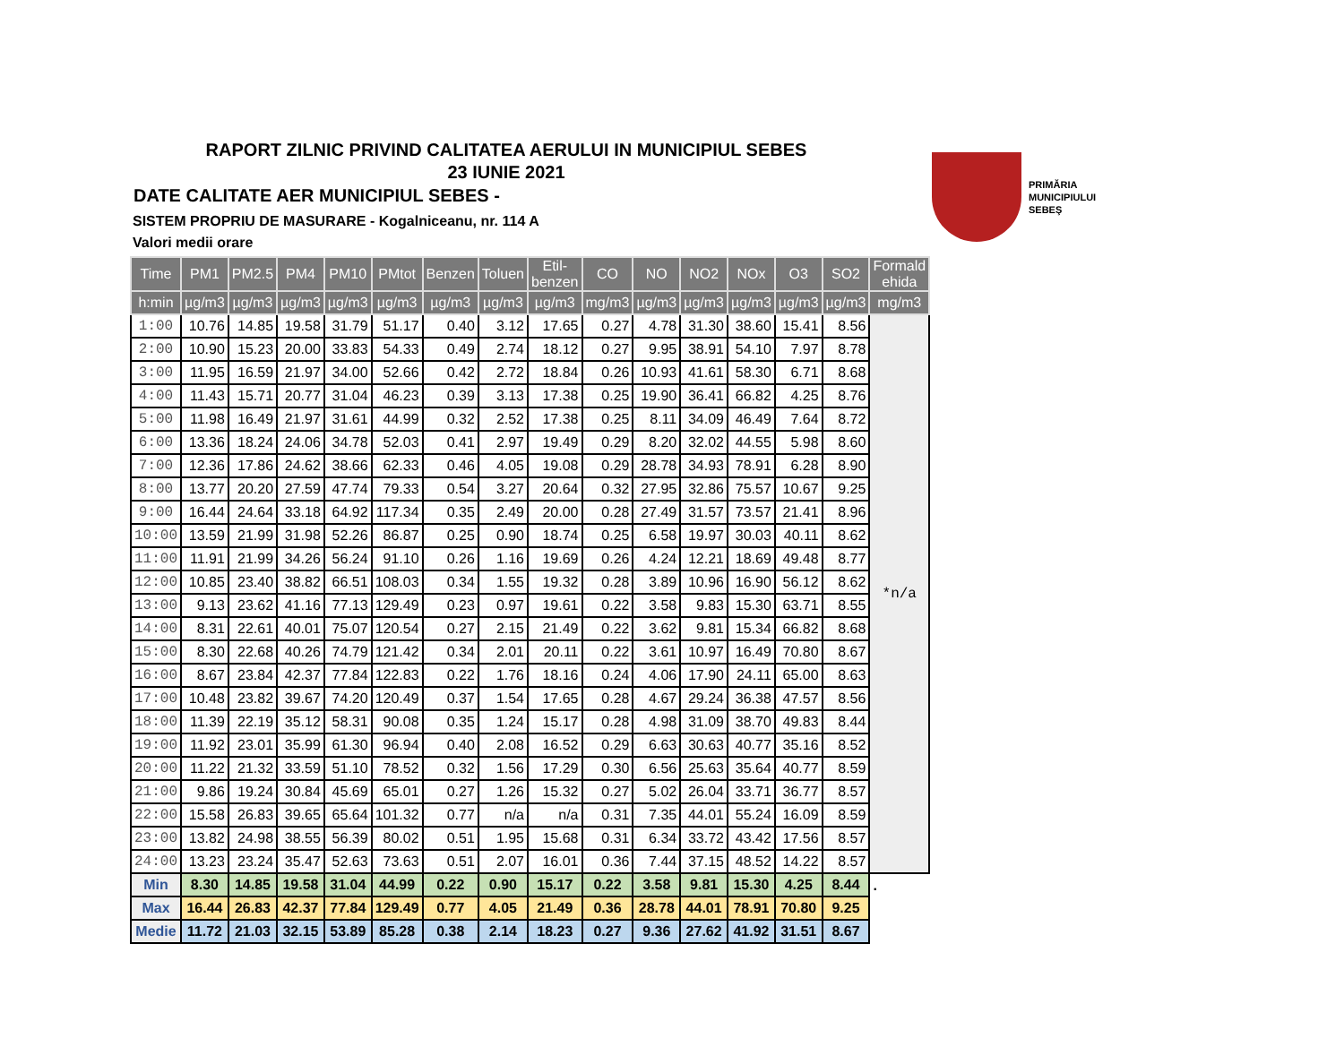RAPORT ZILNIC PRIVIND CALITATEA AERULUI IN MUNICIPIUL SEBES
23 IUNIE 2021
DATE CALITATE AER MUNICIPIUL SEBES -
SISTEM PROPRIU DE MASURARE - Kogalniceanu, nr. 114 A
Valori medii orare
PRIMĂRIA
MUNICIPIULUI
SEBEŞ
| Time | PM1 | PM2.5 | PM4 | PM10 | PMtot | Benzen | Toluen | Etil- benzen | CO | NO | NO2 | NOx | O3 | SO2 | Formald ehida |
| --- | --- | --- | --- | --- | --- | --- | --- | --- | --- | --- | --- | --- | --- | --- | --- |
| h:min | µg/m3 | µg/m3 | µg/m3 | µg/m3 | µg/m3 | µg/m3 | µg/m3 | µg/m3 | mg/m3 | µg/m3 | µg/m3 | µg/m3 | µg/m3 | µg/m3 | mg/m3 |
| 1:00 | 10.76 | 14.85 | 19.58 | 31.79 | 51.17 | 0.40 | 3.12 | 17.65 | 0.27 | 4.78 | 31.30 | 38.60 | 15.41 | 8.56 | *n/a |
| 2:00 | 10.90 | 15.23 | 20.00 | 33.83 | 54.33 | 0.49 | 2.74 | 18.12 | 0.27 | 9.95 | 38.91 | 54.10 | 7.97 | 8.78 | |
| 3:00 | 11.95 | 16.59 | 21.97 | 34.00 | 52.66 | 0.42 | 2.72 | 18.84 | 0.26 | 10.93 | 41.61 | 58.30 | 6.71 | 8.68 | |
| 4:00 | 11.43 | 15.71 | 20.77 | 31.04 | 46.23 | 0.39 | 3.13 | 17.38 | 0.25 | 19.90 | 36.41 | 66.82 | 4.25 | 8.76 | |
| 5:00 | 11.98 | 16.49 | 21.97 | 31.61 | 44.99 | 0.32 | 2.52 | 17.38 | 0.25 | 8.11 | 34.09 | 46.49 | 7.64 | 8.72 | |
| 6:00 | 13.36 | 18.24 | 24.06 | 34.78 | 52.03 | 0.41 | 2.97 | 19.49 | 0.29 | 8.20 | 32.02 | 44.55 | 5.98 | 8.60 | |
| 7:00 | 12.36 | 17.86 | 24.62 | 38.66 | 62.33 | 0.46 | 4.05 | 19.08 | 0.29 | 28.78 | 34.93 | 78.91 | 6.28 | 8.90 | |
| 8:00 | 13.77 | 20.20 | 27.59 | 47.74 | 79.33 | 0.54 | 3.27 | 20.64 | 0.32 | 27.95 | 32.86 | 75.57 | 10.67 | 9.25 | |
| 9:00 | 16.44 | 24.64 | 33.18 | 64.92 | 117.34 | 0.35 | 2.49 | 20.00 | 0.28 | 27.49 | 31.57 | 73.57 | 21.41 | 8.96 | |
| 10:00 | 13.59 | 21.99 | 31.98 | 52.26 | 86.87 | 0.25 | 0.90 | 18.74 | 0.25 | 6.58 | 19.97 | 30.03 | 40.11 | 8.62 | |
| 11:00 | 11.91 | 21.99 | 34.26 | 56.24 | 91.10 | 0.26 | 1.16 | 19.69 | 0.26 | 4.24 | 12.21 | 18.69 | 49.48 | 8.77 | |
| 12:00 | 10.85 | 23.40 | 38.82 | 66.51 | 108.03 | 0.34 | 1.55 | 19.32 | 0.28 | 3.89 | 10.96 | 16.90 | 56.12 | 8.62 | |
| 13:00 | 9.13 | 23.62 | 41.16 | 77.13 | 129.49 | 0.23 | 0.97 | 19.61 | 0.22 | 3.58 | 9.83 | 15.30 | 63.71 | 8.55 | |
| 14:00 | 8.31 | 22.61 | 40.01 | 75.07 | 120.54 | 0.27 | 2.15 | 21.49 | 0.22 | 3.62 | 9.81 | 15.34 | 66.82 | 8.68 | |
| 15:00 | 8.30 | 22.68 | 40.26 | 74.79 | 121.42 | 0.34 | 2.01 | 20.11 | 0.22 | 3.61 | 10.97 | 16.49 | 70.80 | 8.67 | |
| 16:00 | 8.67 | 23.84 | 42.37 | 77.84 | 122.83 | 0.22 | 1.76 | 18.16 | 0.24 | 4.06 | 17.90 | 24.11 | 65.00 | 8.63 | |
| 17:00 | 10.48 | 23.82 | 39.67 | 74.20 | 120.49 | 0.37 | 1.54 | 17.65 | 0.28 | 4.67 | 29.24 | 36.38 | 47.57 | 8.56 | |
| 18:00 | 11.39 | 22.19 | 35.12 | 58.31 | 90.08 | 0.35 | 1.24 | 15.17 | 0.28 | 4.98 | 31.09 | 38.70 | 49.83 | 8.44 | |
| 19:00 | 11.92 | 23.01 | 35.99 | 61.30 | 96.94 | 0.40 | 2.08 | 16.52 | 0.29 | 6.63 | 30.63 | 40.77 | 35.16 | 8.52 | |
| 20:00 | 11.22 | 21.32 | 33.59 | 51.10 | 78.52 | 0.32 | 1.56 | 17.29 | 0.30 | 6.56 | 25.63 | 35.64 | 40.77 | 8.59 | |
| 21:00 | 9.86 | 19.24 | 30.84 | 45.69 | 65.01 | 0.27 | 1.26 | 15.32 | 0.27 | 5.02 | 26.04 | 33.71 | 36.77 | 8.57 | |
| 22:00 | 15.58 | 26.83 | 39.65 | 65.64 | 101.32 | 0.77 | n/a | n/a | 0.31 | 7.35 | 44.01 | 55.24 | 16.09 | 8.59 | |
| 23:00 | 13.82 | 24.98 | 38.55 | 56.39 | 80.02 | 0.51 | 1.95 | 15.68 | 0.31 | 6.34 | 33.72 | 43.42 | 17.56 | 8.57 | |
| 24:00 | 13.23 | 23.24 | 35.47 | 52.63 | 73.63 | 0.51 | 2.07 | 16.01 | 0.36 | 7.44 | 37.15 | 48.52 | 14.22 | 8.57 | |
| Min | 8.30 | 14.85 | 19.58 | 31.04 | 44.99 | 0.22 | 0.90 | 15.17 | 0.22 | 3.58 | 9.81 | 15.30 | 4.25 | 8.44 | . |
| Max | 16.44 | 26.83 | 42.37 | 77.84 | 129.49 | 0.77 | 4.05 | 21.49 | 0.36 | 28.78 | 44.01 | 78.91 | 70.80 | 9.25 | |
| Medie | 11.72 | 21.03 | 32.15 | 53.89 | 85.28 | 0.38 | 2.14 | 18.23 | 0.27 | 9.36 | 27.62 | 41.92 | 31.51 | 8.67 | |